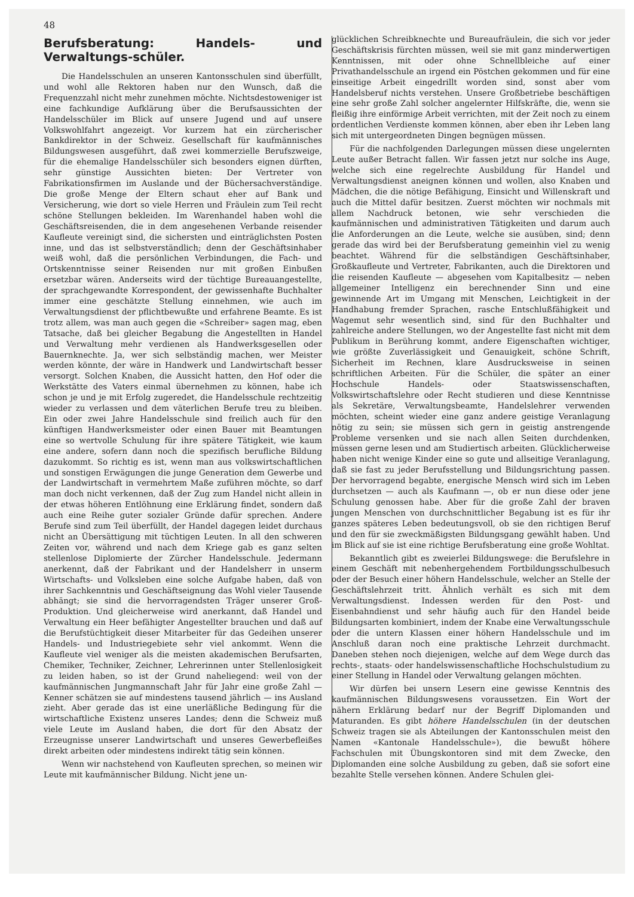48
Berufsberatung: Handels- und Verwaltungs-schüler.
Die Handelsschulen an unseren Kantonsschulen sind überfüllt, und wohl alle Rektoren haben nur den Wunsch, daß die Frequenzzahl nicht mehr zunehmen möchte. Nichtsdestoweniger ist eine fachkundige Aufklärung über die Berufsaussichten der Handelsschüler im Blick auf unsere Jugend und auf unsere Volkswohlfahrt angezeigt. Vor kurzem hat ein zürcherischer Bankdirektor in der Schweiz. Gesellschaft für kaufmännisches Bildungswesen ausgeführt, daß zwei kommerzielle Berufszweige, für die ehemalige Handelsschüler sich besonders eignen dürften, sehr günstige Aussichten bieten: Der Vertreter von Fabrikationsfirmen im Auslande und der Büchersachverständige. Die große Menge der Eltern schaut eher auf Bank und Versicherung, wie dort so viele Herren und Fräulein zum Teil recht schöne Stellungen bekleiden. Im Warenhandel haben wohl die Geschäftsreisenden, die in dem angesehenen Verbande reisender Kaufleute vereinigt sind, die sichersten und einträglichsten Posten inne, und das ist selbstverständlich; denn der Geschäftsinhaber weiß wohl, daß die persönlichen Verbindungen, die Fach- und Ortskenntnisse seiner Reisenden nur mit großen Einbußen ersetzbar wären. Anderseits wird der tüchtige Bureauangestellte, der sprachgewandte Korrespondent, der gewissenhafte Buchhalter immer eine geschätzte Stellung einnehmen, wie auch im Verwaltungsdienst der pflichtbewußte und erfahrene Beamte. Es ist trotz allem, was man auch gegen die «Schreiber» sagen mag, eben Tatsache, daß bei gleicher Begabung die Angestellten in Handel und Verwaltung mehr verdienen als Handwerksgesellen oder Bauernknechte. Ja, wer sich selbständig machen, wer Meister werden könnte, der wäre in Handwerk und Landwirtschaft besser versorgt. Solchen Knaben, die Aussicht hatten, den Hof oder die Werkstätte des Vaters einmal übernehmen zu können, habe ich schon je und je mit Erfolg zugeredet, die Handelsschule rechtzeitig wieder zu verlassen und dem väterlichen Berufe treu zu bleiben. Ein oder zwei Jahre Handelsschule sind freilich auch für den künftigen Handwerksmeister oder einen Bauer mit Beamtungen eine so wertvolle Schulung für ihre spätere Tätigkeit, wie kaum eine andere, sofern dann noch die spezifisch berufliche Bildung dazukommt. So richtig es ist, wenn man aus volkswirtschaftlichen und sonstigen Erwägungen die junge Generation dem Gewerbe und der Landwirtschaft in vermehrtem Maße zuführen möchte, so darf man doch nicht verkennen, daß der Zug zum Handel nicht allein in der etwas höheren Entlöhnung eine Erklärung findet, sondern daß auch eine Reihe guter sozialer Gründe dafür sprechen. Andere Berufe sind zum Teil überfüllt, der Handel dagegen leidet durchaus nicht an Übersättigung mit tüchtigen Leuten. In all den schweren Zeiten vor, während und nach dem Kriege gab es ganz selten stellenlose Diplomierte der Zürcher Handelsschule. Jedermann anerkennt, daß der Fabrikant und der Handelsherr in unserm Wirtschafts- und Volksleben eine solche Aufgabe haben, daß von ihrer Sachkenntnis und Geschäftseignung das Wohl vieler Tausende abhängt; sie sind die hervorragendsten Träger unserer Groß-Produktion. Und gleicherweise wird anerkannt, daß Handel und Verwaltung ein Heer befähigter Angestellter brauchen und daß auf die Berufstüchtigkeit dieser Mitarbeiter für das Gedeihen unserer Handels- und Industriegebiete sehr viel ankommt. Wenn die Kaufleute viel weniger als die meisten akademischen Berufsarten, Chemiker, Techniker, Zeichner, Lehrerinnen unter Stellenlosigkeit zu leiden haben, so ist der Grund naheliegend: weil von der kaufmännischen Jungmannschaft Jahr für Jahr eine große Zahl — Kenner schätzen sie auf mindestens tausend jährlich — ins Ausland zieht. Aber gerade das ist eine unerläßliche Bedingung für die wirtschaftliche Existenz unseres Landes; denn die Schweiz muß viele Leute im Ausland haben, die dort für den Absatz der Erzeugnisse unserer Landwirtschaft und unseres Gewerbefleißes direkt arbeiten oder mindestens indirekt tätig sein können.
Wenn wir nachstehend von Kaufleuten sprechen, so meinen wir Leute mit kaufmännischer Bildung. Nicht jene un-
glücklichen Schreibknechte und Bureaufräulein, die sich vor jeder Geschäftskrisis fürchten müssen, weil sie mit ganz minderwertigen Kenntnissen, mit oder ohne Schnellbleiche auf einer Privathandelsschule an irgend ein Pöstchen gekommen und für eine einseitige Arbeit eingedrillt worden sind, sonst aber vom Handelsberuf nichts verstehen. Unsere Großbetriebe beschäftigen eine sehr große Zahl solcher angelernter Hilfskräfte, die, wenn sie fleißig ihre einförmige Arbeit verrichten, mit der Zeit noch zu einem ordentlichen Verdienste kommen können, aber eben ihr Leben lang sich mit untergeordneten Dingen begnügen müssen.
Für die nachfolgenden Darlegungen müssen diese ungelernten Leute außer Betracht fallen. Wir fassen jetzt nur solche ins Auge, welche sich eine regelrechte Ausbildung für Handel und Verwaltungsdienst aneignen können und wollen, also Knaben und Mädchen, die die nötige Befähigung, Einsicht und Willenskraft und auch die Mittel dafür besitzen. Zuerst möchten wir nochmals mit allem Nachdruck betonen, wie sehr verschieden die kaufmännischen und administrativen Tätigkeiten und darum auch die Anforderungen an die Leute, welche sie ausüben, sind; denn gerade das wird bei der Berufsberatung gemeinhin viel zu wenig beachtet. Während für die selbständigen Geschäftsinhaber, Großkaufleute und Vertreter, Fabrikanten, auch die Direktoren und die reisenden Kaufleute — abgesehen vom Kapitalbesitz — neben allgemeiner Intelligenz ein berechnender Sinn und eine gewinnende Art im Umgang mit Menschen, Leichtigkeit in der Handhabung fremder Sprachen, rasche Entschlußfähigkeit und Wagemut sehr wesentlich sind, sind für den Buchhalter und zahlreiche andere Stellungen, wo der Angestellte fast nicht mit dem Publikum in Berührung kommt, andere Eigenschaften wichtiger, wie größte Zuverlässigkeit und Genauigkeit, schöne Schrift, Sicherheit im Rechnen, klare Ausdrucksweise in seinen schriftlichen Arbeiten. Für die Schüler, die später an einer Hochschule Handels- oder Staatswissenschaften, Volkswirtschaftslehre oder Recht studieren und diese Kenntnisse als Sekretäre, Verwaltungsbeamte, Handelslehrer verwenden möchten, scheint wieder eine ganz andere geistige Veranlagung nötig zu sein; sie müssen sich gern in geistig anstrengende Probleme versenken und sie nach allen Seiten durchdenken, müssen gerne lesen und am Studiertisch arbeiten. Glücklicherweise haben nicht wenige Kinder eine so gute und allseitige Veranlagung, daß sie fast zu jeder Berufsstellung und Bildungsrichtung passen. Der hervorragend begabte, energische Mensch wird sich im Leben durchsetzen — auch als Kaufmann —, ob er nun diese oder jene Schulung genossen habe. Aber für die große Zahl der braven jungen Menschen von durchschnittlicher Begabung ist es für ihr ganzes späteres Leben bedeutungsvoll, ob sie den richtigen Beruf und den für sie zweckmäßigsten Bildungsgang gewählt haben. Und im Blick auf sie ist eine richtige Berufsberatung eine große Wohltat.
Bekanntlich gibt es zweierlei Bildungswege: die Berufslehre in einem Geschäft mit nebenhergehendem Fortbildungsschulbesuch oder der Besuch einer höhern Handelsschule, welcher an Stelle der Geschäftslehrzeit tritt. Ähnlich verhält es sich mit dem Verwaltungsdienst. Indessen werden für den Post- und Eisenbahndienst und sehr häufig auch für den Handel beide Bildungsarten kombiniert, indem der Knabe eine Verwaltungsschule oder die untern Klassen einer höhern Handelsschule und im Anschluß daran noch eine praktische Lehrzeit durchmacht. Daneben stehen noch diejenigen, welche auf dem Wege durch das rechts-, staats- oder handelswissenschaftliche Hochschulstudium zu einer Stellung in Handel oder Verwaltung gelangen möchten.
Wir dürfen bei unsern Lesern eine gewisse Kenntnis des kaufmännischen Bildungswesens voraussetzen. Ein Wort der nähern Erklärung bedarf nur der Begriff Diplomanden und Maturanden. Es gibt höhere Handelsschulen (in der deutschen Schweiz tragen sie als Abteilungen der Kantonsschulen meist den Namen «Kantonale Handelsschule»), die bewußt höhere Fachschulen mit Übungskontoren sind mit dem Zwecke, den Diplomanden eine solche Ausbildung zu geben, daß sie sofort eine bezahlte Stelle versehen können. Andere Schulen glei-